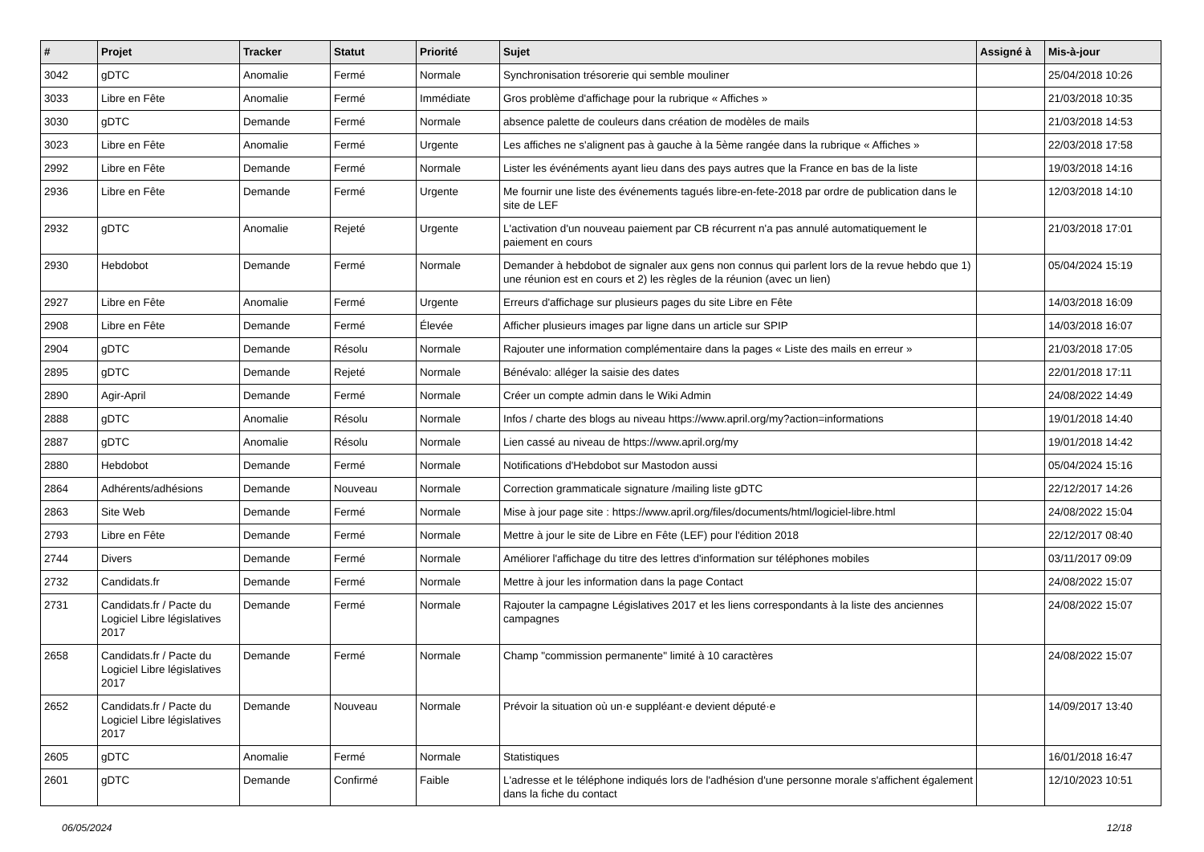| # | Projet | Tracker | Statut | Priorité | Sujet | Assigné à | Mis-à-jour |
| --- | --- | --- | --- | --- | --- | --- | --- |
| 3042 | gDTC | Anomalie | Fermé | Normale | Synchronisation trésorerie qui semble mouliner | | 25/04/2018 10:26 |
| 3033 | Libre en Fête | Anomalie | Fermé | Immédiate | Gros problème d'affichage pour la rubrique « Affiches » | | 21/03/2018 10:35 |
| 3030 | gDTC | Demande | Fermé | Normale | absence palette de couleurs dans création de modèles de mails | | 21/03/2018 14:53 |
| 3023 | Libre en Fête | Anomalie | Fermé | Urgente | Les affiches ne s'alignent pas à gauche à la 5ème rangée dans la rubrique « Affiches » | | 22/03/2018 17:58 |
| 2992 | Libre en Fête | Demande | Fermé | Normale | Lister les événéments ayant lieu dans des pays autres que la France en bas de la liste | | 19/03/2018 14:16 |
| 2936 | Libre en Fête | Demande | Fermé | Urgente | Me fournir une liste des événements tagués libre-en-fete-2018 par ordre de publication dans le site de LEF | | 12/03/2018 14:10 |
| 2932 | gDTC | Anomalie | Rejeté | Urgente | L'activation d'un nouveau paiement par CB récurrent n'a pas annulé automatiquement le paiement en cours | | 21/03/2018 17:01 |
| 2930 | Hebdobot | Demande | Fermé | Normale | Demander à hebdobot de signaler aux gens non connus qui parlent lors de la revue hebdo que 1) une réunion est en cours et 2) les règles de la réunion (avec un lien) | | 05/04/2024 15:19 |
| 2927 | Libre en Fête | Anomalie | Fermé | Urgente | Erreurs d'affichage sur plusieurs pages du site Libre en Fête | | 14/03/2018 16:09 |
| 2908 | Libre en Fête | Demande | Fermé | Élevée | Afficher plusieurs images par ligne dans un article sur SPIP | | 14/03/2018 16:07 |
| 2904 | gDTC | Demande | Résolu | Normale | Rajouter une information complémentaire dans la pages « Liste des mails en erreur » | | 21/03/2018 17:05 |
| 2895 | gDTC | Demande | Rejeté | Normale | Bénévalo: alléger la saisie des dates | | 22/01/2018 17:11 |
| 2890 | Agir-April | Demande | Fermé | Normale | Créer un compte admin dans le Wiki Admin | | 24/08/2022 14:49 |
| 2888 | gDTC | Anomalie | Résolu | Normale | Infos / charte des blogs au niveau https://www.april.org/my?action=informations | | 19/01/2018 14:40 |
| 2887 | gDTC | Anomalie | Résolu | Normale | Lien cassé au niveau de https://www.april.org/my | | 19/01/2018 14:42 |
| 2880 | Hebdobot | Demande | Fermé | Normale | Notifications d'Hebdobot sur Mastodon aussi | | 05/04/2024 15:16 |
| 2864 | Adhérents/adhésions | Demande | Nouveau | Normale | Correction grammaticale signature /mailing liste gDTC | | 22/12/2017 14:26 |
| 2863 | Site Web | Demande | Fermé | Normale | Mise à jour page site : https://www.april.org/files/documents/html/logiciel-libre.html | | 24/08/2022 15:04 |
| 2793 | Libre en Fête | Demande | Fermé | Normale | Mettre à jour le site de Libre en Fête (LEF) pour l'édition 2018 | | 22/12/2017 08:40 |
| 2744 | Divers | Demande | Fermé | Normale | Améliorer l'affichage du titre des lettres d'information sur téléphones mobiles | | 03/11/2017 09:09 |
| 2732 | Candidats.fr | Demande | Fermé | Normale | Mettre à jour les information dans la page Contact | | 24/08/2022 15:07 |
| 2731 | Candidats.fr / Pacte du Logiciel Libre législatives 2017 | Demande | Fermé | Normale | Rajouter la campagne Législatives 2017 et les liens correspondants à la liste des anciennes campagnes | | 24/08/2022 15:07 |
| 2658 | Candidats.fr / Pacte du Logiciel Libre législatives 2017 | Demande | Fermé | Normale | Champ "commission permanente" limité à 10 caractères | | 24/08/2022 15:07 |
| 2652 | Candidats.fr / Pacte du Logiciel Libre législatives 2017 | Demande | Nouveau | Normale | Prévoir la situation où un·e suppléant·e devient député·e | | 14/09/2017 13:40 |
| 2605 | gDTC | Anomalie | Fermé | Normale | Statistiques | | 16/01/2018 16:47 |
| 2601 | gDTC | Demande | Confirmé | Faible | L'adresse et le téléphone indiqués lors de l'adhésion d'une personne morale s'affichent également dans la fiche du contact | | 12/10/2023 10:51 |
06/05/2024 12/18